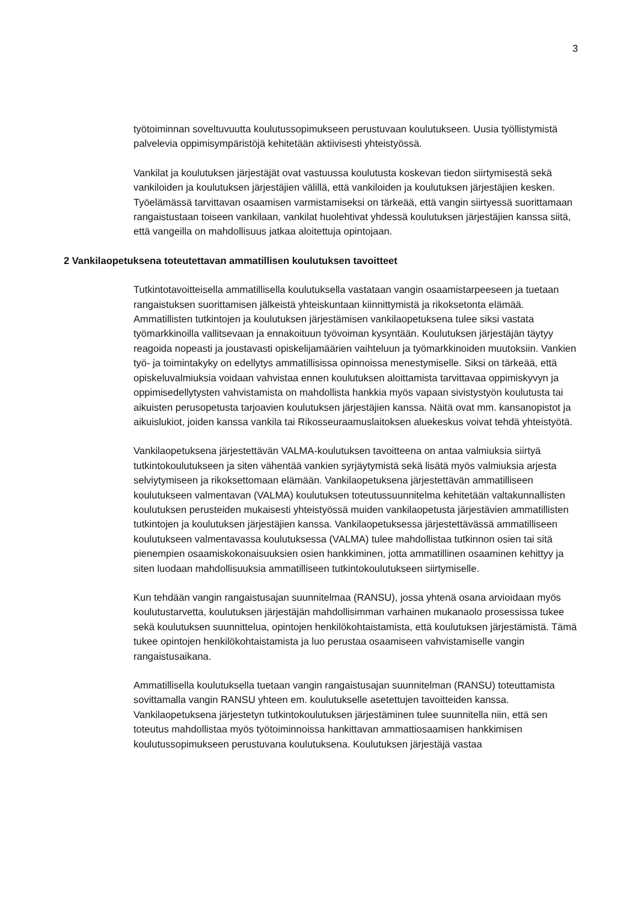3
työtoiminnan soveltuvuutta koulutussopimukseen perustuvaan koulutukseen. Uusia työllistymistä palvelevia oppimisympäristöjä kehitetään aktiivisesti yhteistyössä.
Vankilat ja koulutuksen järjestäjät ovat vastuussa koulutusta koskevan tiedon siirtymisestä sekä vankiloiden ja koulutuksen järjestäjien välillä, että vankiloiden ja koulutuksen järjestäjien kesken. Työelämässä tarvittavan osaamisen varmistamiseksi on tärkeää, että vangin siirtyessä suorittamaan rangaistustaan toiseen vankilaan, vankilat huolehtivat yhdessä koulutuksen järjestäjien kanssa siitä, että vangeilla on mahdollisuus jatkaa aloitettuja opintojaan.
2 Vankilaopetuksena toteutettavan ammatillisen koulutuksen tavoitteet
Tutkintotavoitteisella ammatillisella koulutuksella vastataan vangin osaamistarpeeseen ja tuetaan rangaistuksen suorittamisen jälkeistä yhteiskuntaan kiinnittymistä ja rikoksetonta elämää. Ammatillisten tutkintojen ja koulutuksen järjestämisen vankilaopetuksena tulee siksi vastata työmarkkinoilla vallitsevaan ja ennakoituun työvoiman kysyntään. Koulutuksen järjestäjän täytyy reagoida nopeasti ja joustavasti opiskelijamäärien vaihteluun ja työmarkkinoiden muutoksiin. Vankien työ- ja toimintakyky on edellytys ammatillisissa opinnoissa menestymiselle. Siksi on tärkeää, että opiskeluvalmiuksia voidaan vahvistaa ennen koulutuksen aloittamista tarvittavaa oppimiskyvyn ja oppimisedellytysten vahvistamista on mahdollista hankkia myös vapaan sivistystyön koulutusta tai aikuisten perusopetusta tarjoavien koulutuksen järjestäjien kanssa. Näitä ovat mm. kansanopistot ja aikuislukiot, joiden kanssa vankila tai Rikosseuraamuslaitoksen aluekeskus voivat tehdä yhteistyötä.
Vankilaopetuksena järjestettävän VALMA-koulutuksen tavoitteena on antaa valmiuksia siirtyä tutkintokoulutukseen ja siten vähentää vankien syrjäytymistä sekä lisätä myös valmiuksia arjesta selviytymiseen ja rikoksettomaan elämään. Vankilaopetuksena järjestettävän ammatilliseen koulutukseen valmentavan (VALMA) koulutuksen toteutussuunnitelma kehitetään valtakunnallisten koulutuksen perusteiden mukaisesti yhteistyössä muiden vankilaopetusta järjestävien ammatillisten tutkintojen ja koulutuksen järjestäjien kanssa. Vankilaopetuksessa järjestettävässä ammatilliseen koulutukseen valmentavassa koulutuksessa (VALMA) tulee mahdollistaa tutkinnon osien tai sitä pienempien osaamiskokonaisuuksien osien hankkiminen, jotta ammatillinen osaaminen kehittyy ja siten luodaan mahdollisuuksia ammatilliseen tutkintokoulutukseen siirtymiselle.
Kun tehdään vangin rangaistusajan suunnitelmaa (RANSU), jossa yhtenä osana arvioidaan myös koulutustarvetta, koulutuksen järjestäjän mahdollisimman varhainen mukanaolo prosessissa tukee sekä koulutuksen suunnittelua, opintojen henkilökohtaistamista, että koulutuksen järjestämistä. Tämä tukee opintojen henkilökohtaistamista ja luo perustaa osaamiseen vahvistamiselle vangin rangaistusaikana.
Ammatillisella koulutuksella tuetaan vangin rangaistusajan suunnitelman (RANSU) toteuttamista sovittamalla vangin RANSU yhteen em. koulutukselle asetettujen tavoitteiden kanssa. Vankilaopetuksena järjestetyn tutkintokoulutuksen järjestäminen tulee suunnitella niin, että sen toteutus mahdollistaa myös työtoiminnoissa hankittavan ammattiosaamisen hankkimisen koulutussopimukseen perustuvana koulutuksena. Koulutuksen järjestäjä vastaa